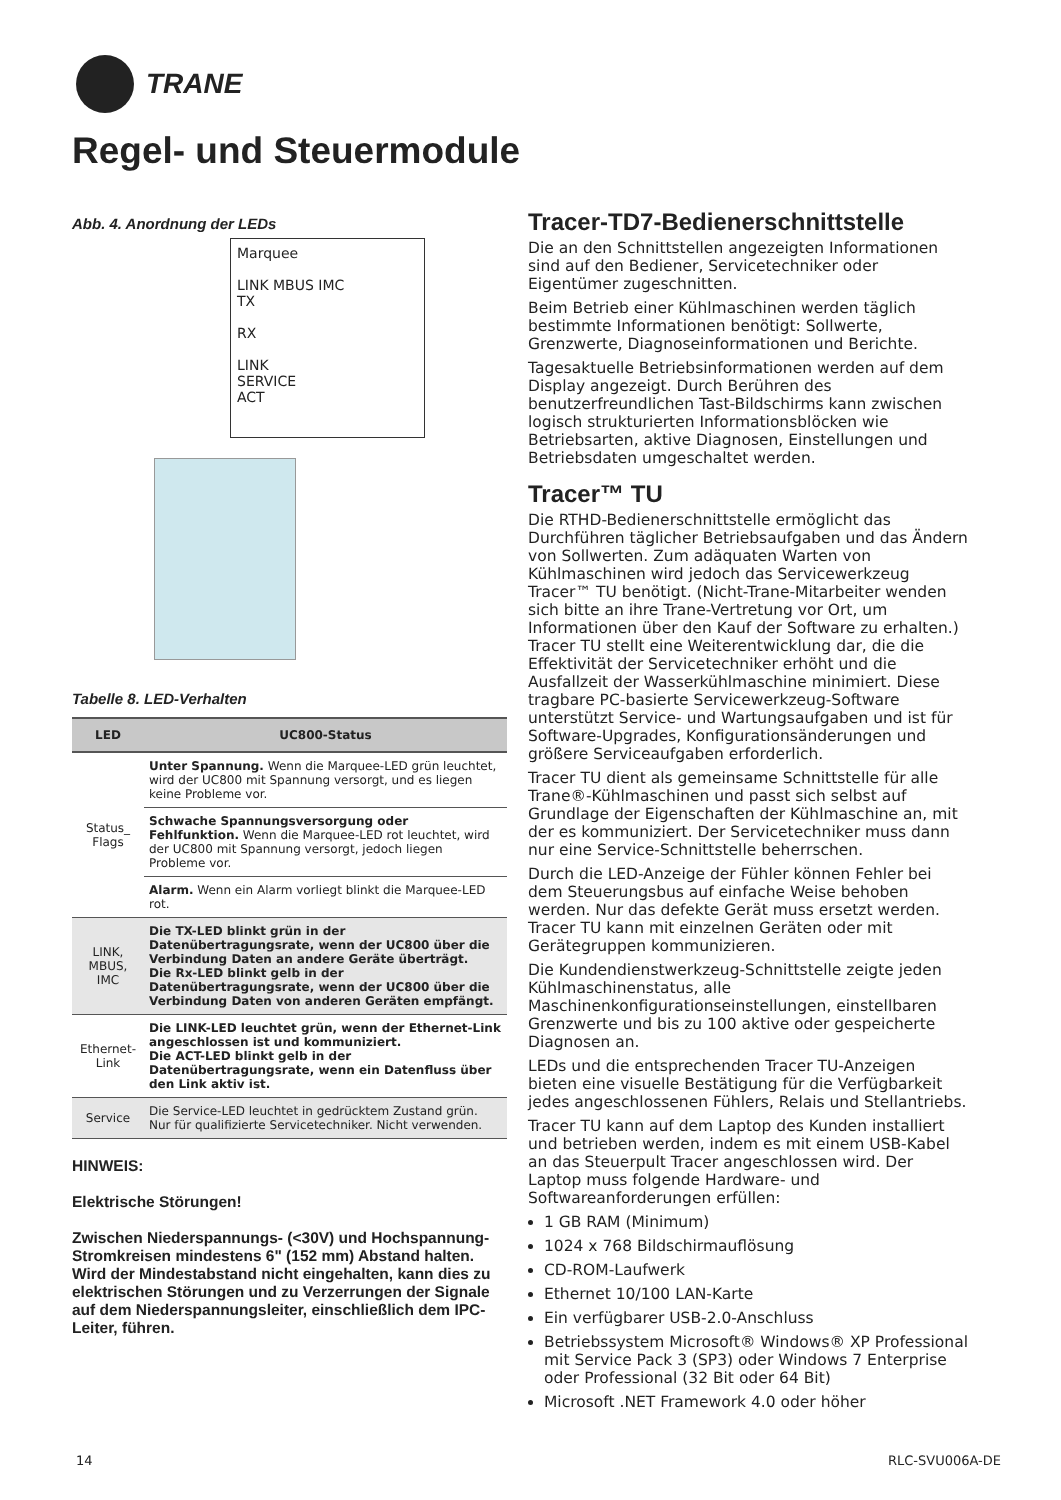TRANE
Regel- und Steuermodule
Abb. 4. Anordnung der LEDs
Marquee
LINK MBUS IMC
TX
RX
LINK
SERVICE
ACT
Tabelle 8. LED-Verhalten
| LED | UC800-Status |
| --- | --- |
| Status_ Flags | Unter Spannung. Wenn die Marquee-LED grün leuchtet, wird der UC800 mit Spannung versorgt, und es liegen keine Probleme vor. |
| | Schwache Spannungsversorgung oder Fehlfunktion. Wenn die Marquee-LED rot leuchtet, wird der UC800 mit Spannung versorgt, jedoch liegen Probleme vor. |
| | Alarm. Wenn ein Alarm vorliegt blinkt die Marquee-LED rot. |
| LINK, MBUS, IMC | Die TX-LED blinkt grün in der Datenübertragungsrate, wenn der UC800 über die Verbindung Daten an andere Geräte überträgt. Die Rx-LED blinkt gelb in der Datenübertragungsrate, wenn der UC800 über die Verbindung Daten von anderen Geräten empfängt. |
| Ethernet-Link | Die LINK-LED leuchtet grün, wenn der Ethernet-Link angeschlossen ist und kommuniziert. Die ACT-LED blinkt gelb in der Datenübertragungsrate, wenn ein Datenfluss über den Link aktiv ist. |
| Service | Die Service-LED leuchtet in gedrücktem Zustand grün. Nur für qualifizierte Servicetechniker. Nicht verwenden. |
HINWEIS:
Elektrische Störungen!
Zwischen Niederspannungs- (<30V) und Hochspannung-Stromkreisen mindestens 6" (152 mm) Abstand halten. Wird der Mindestabstand nicht eingehalten, kann dies zu elektrischen Störungen und zu Verzerrungen der Signale auf dem Niederspannungsleiter, einschließlich dem IPC-Leiter, führen.
Tracer-TD7-Bedienerschnittstelle
Die an den Schnittstellen angezeigten Informationen sind auf den Bediener, Servicetechniker oder Eigentümer zugeschnitten.
Beim Betrieb einer Kühlmaschinen werden täglich bestimmte Informationen benötigt: Sollwerte, Grenzwerte, Diagnoseinformationen und Berichte.
Tagesaktuelle Betriebsinformationen werden auf dem Display angezeigt. Durch Berühren des benutzerfreundlichen Tast-Bildschirms kann zwischen logisch strukturierten Informationsblöcken wie Betriebsarten, aktive Diagnosen, Einstellungen und Betriebsdaten umgeschaltet werden.
Tracer™ TU
Die RTHD-Bedienerschnittstelle ermöglicht das Durchführen täglicher Betriebsaufgaben und das Ändern von Sollwerten. Zum adäquaten Warten von Kühlmaschinen wird jedoch das Servicewerkzeug Tracer™ TU benötigt. (Nicht-Trane-Mitarbeiter wenden sich bitte an ihre Trane-Vertretung vor Ort, um Informationen über den Kauf der Software zu erhalten.) Tracer TU stellt eine Weiterentwicklung dar, die die Effektivität der Servicetechniker erhöht und die Ausfallzeit der Wasserkühlmaschine minimiert. Diese tragbare PC-basierte Servicewerkzeug-Software unterstützt Service- und Wartungsaufgaben und ist für Software-Upgrades, Konfigurationsänderungen und größere Serviceaufgaben erforderlich.
Tracer TU dient als gemeinsame Schnittstelle für alle Trane®-Kühlmaschinen und passt sich selbst auf Grundlage der Eigenschaften der Kühlmaschine an, mit der es kommuniziert. Der Servicetechniker muss dann nur eine Service-Schnittstelle beherrschen.
Durch die LED-Anzeige der Fühler können Fehler bei dem Steuerungsbus auf einfache Weise behoben werden. Nur das defekte Gerät muss ersetzt werden. Tracer TU kann mit einzelnen Geräten oder mit Gerätegruppen kommunizieren.
Die Kundendienstwerkzeug-Schnittstelle zeigte jeden Kühlmaschinenstatus, alle Maschinenkonfigurationseinstellungen, einstellbaren Grenzwerte und bis zu 100 aktive oder gespeicherte Diagnosen an.
LEDs und die entsprechenden Tracer TU-Anzeigen bieten eine visuelle Bestätigung für die Verfügbarkeit jedes angeschlossenen Fühlers, Relais und Stellantriebs.
Tracer TU kann auf dem Laptop des Kunden installiert und betrieben werden, indem es mit einem USB-Kabel an das Steuerpult Tracer angeschlossen wird. Der Laptop muss folgende Hardware- und Softwareanforderungen erfüllen:
1 GB RAM (Minimum)
1024 x 768 Bildschirmauflösung
CD-ROM-Laufwerk
Ethernet 10/100 LAN-Karte
Ein verfügbarer USB-2.0-Anschluss
Betriebssystem Microsoft® Windows® XP Professional mit Service Pack 3 (SP3) oder Windows 7 Enterprise oder Professional (32 Bit oder 64 Bit)
Microsoft .NET Framework 4.0 oder höher
14 RLC-SVU006A-DE